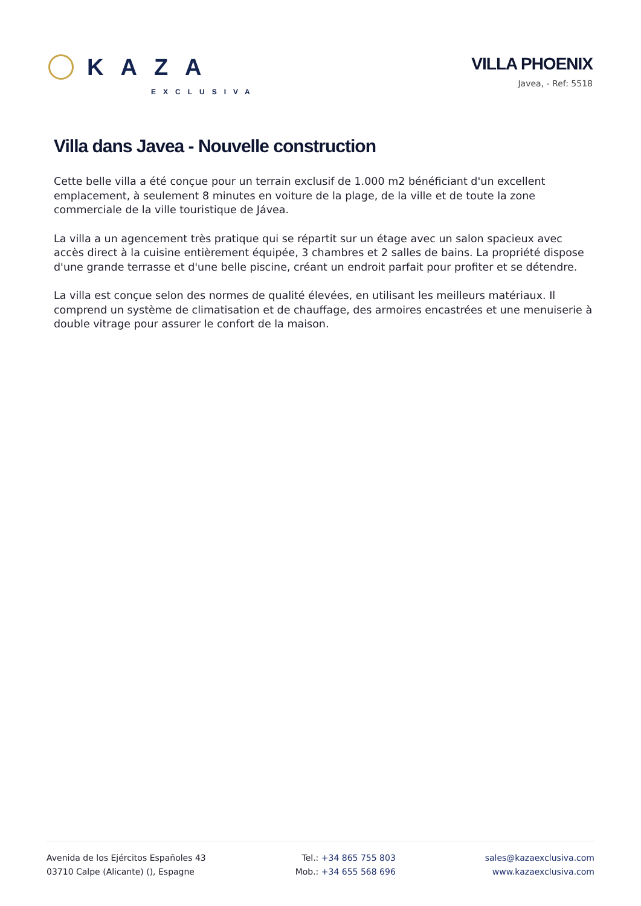KAZA
EXCLUSIVA
VILLA PHOENIX
Javea, - Ref: 5518
Villa dans Javea - Nouvelle construction
Cette belle villa a été conçue pour un terrain exclusif de 1.000 m2 bénéficiant d'un excellent emplacement, à seulement 8 minutes en voiture de la plage, de la ville et de toute la zone commerciale de la ville touristique de Jávea.
La villa a un agencement très pratique qui se répartit sur un étage avec un salon spacieux avec accès direct à la cuisine entièrement équipée, 3 chambres et 2 salles de bains. La propriété dispose d'une grande terrasse et d'une belle piscine, créant un endroit parfait pour profiter et se détendre.
La villa est conçue selon des normes de qualité élevées, en utilisant les meilleurs matériaux. Il comprend un système de climatisation et de chauffage, des armoires encastrées et une menuiserie à double vitrage pour assurer le confort de la maison.
Avenida de los Ejércitos Españoles 43
03710 Calpe (Alicante) (), Espagne
Tel.: +34 865 755 803
Mob.: +34 655 568 696
sales@kazaexclusiva.com
www.kazaexclusiva.com